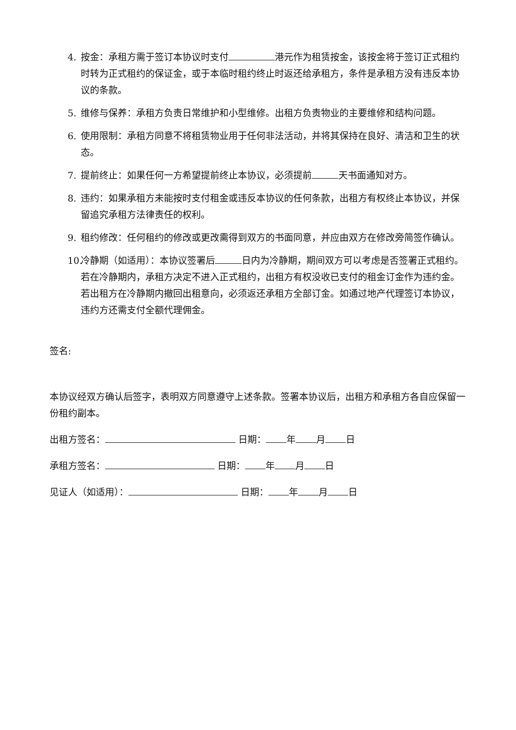4. 按金：承租方需于签订本协议时支付 港元作为租赁按金，该按金将于签订正式租约时转为正式租约的保证金，或于本临时租约终止时返还给承租方，条件是承租方没有违反本协议的条款。
5. 维修与保养：承租方负责日常维护和小型维修。出租方负责物业的主要维修和结构问题。
6. 使用限制：承租方同意不将租赁物业用于任何非法活动，并将其保持在良好、清洁和卫生的状态。
7. 提前终止：如果任何一方希望提前终止本协议，必须提前 天书面通知对方。
8. 违约：如果承租方未能按时支付租金或违反本协议的任何条款，出租方有权终止本协议，并保留追究承租方法律责任的权利。
9. 租约修改：任何租约的修改或更改需得到双方的书面同意，并应由双方在修改旁简签作确认。
10. 冷静期（如适用）：本协议签署后 日内为冷静期，期间双方可以考虑是否签署正式租约。若在冷静期内，承租方决定不进入正式租约，出租方有权没收已支付的租金订金作为违约金。若出租方在冷静期内撤回出租意向，必须返还承租方全部订金。如通过地产代理签订本协议，违约方还需支付全额代理佣金。
签名:
本协议经双方确认后签字，表明双方同意遵守上述条款。签署本协议后，出租方和承租方各自应保留一份租约副本。
出租方签名： 日期： 年 月 日
承租方签名： 日期： 年 月 日
见证人（如适用）： 日期： 年 月 日